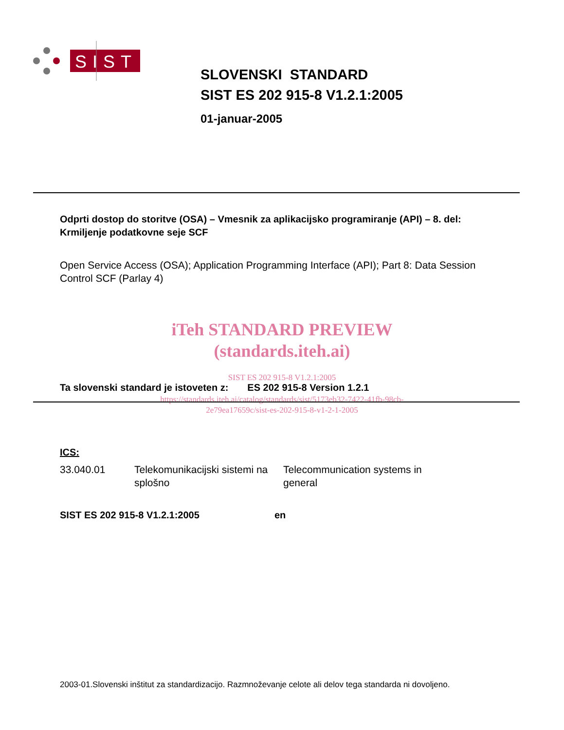SIST
SLOVENSKI STANDARD
SIST ES 202 915-8 V1.2.1:2005
01-januar-2005
Odprti dostop do storitve (OSA) – Vmesnik za aplikacijsko programiranje (API) – 8. del: Krmiljenje podatkovne seje SCF
Open Service Access (OSA); Application Programming Interface (API); Part 8: Data Session Control SCF (Parlay 4)
iTeh STANDARD PREVIEW
(standards.iteh.ai)
SIST ES 202 915-8 V1.2.1:2005
Ta slovenski standard je istoveten z: ES 202 915-8 Version 1.2.1
https://standards.iteh.ai/catalog/standards/sist/5173eb32-7422-41fb-98cb-
2e79ea17659c/sist-es-202-915-8-v1-2-1-2005
ICS:
33.040.01 Telekomunikacijski sistemi na splošno
Telecommunication systems in general
SIST ES 202 915-8 V1.2.1:2005 en
2003-01.Slovenski inštitut za standardizacijo. Razmnoževanje celote ali delov tega standarda ni dovoljeno.